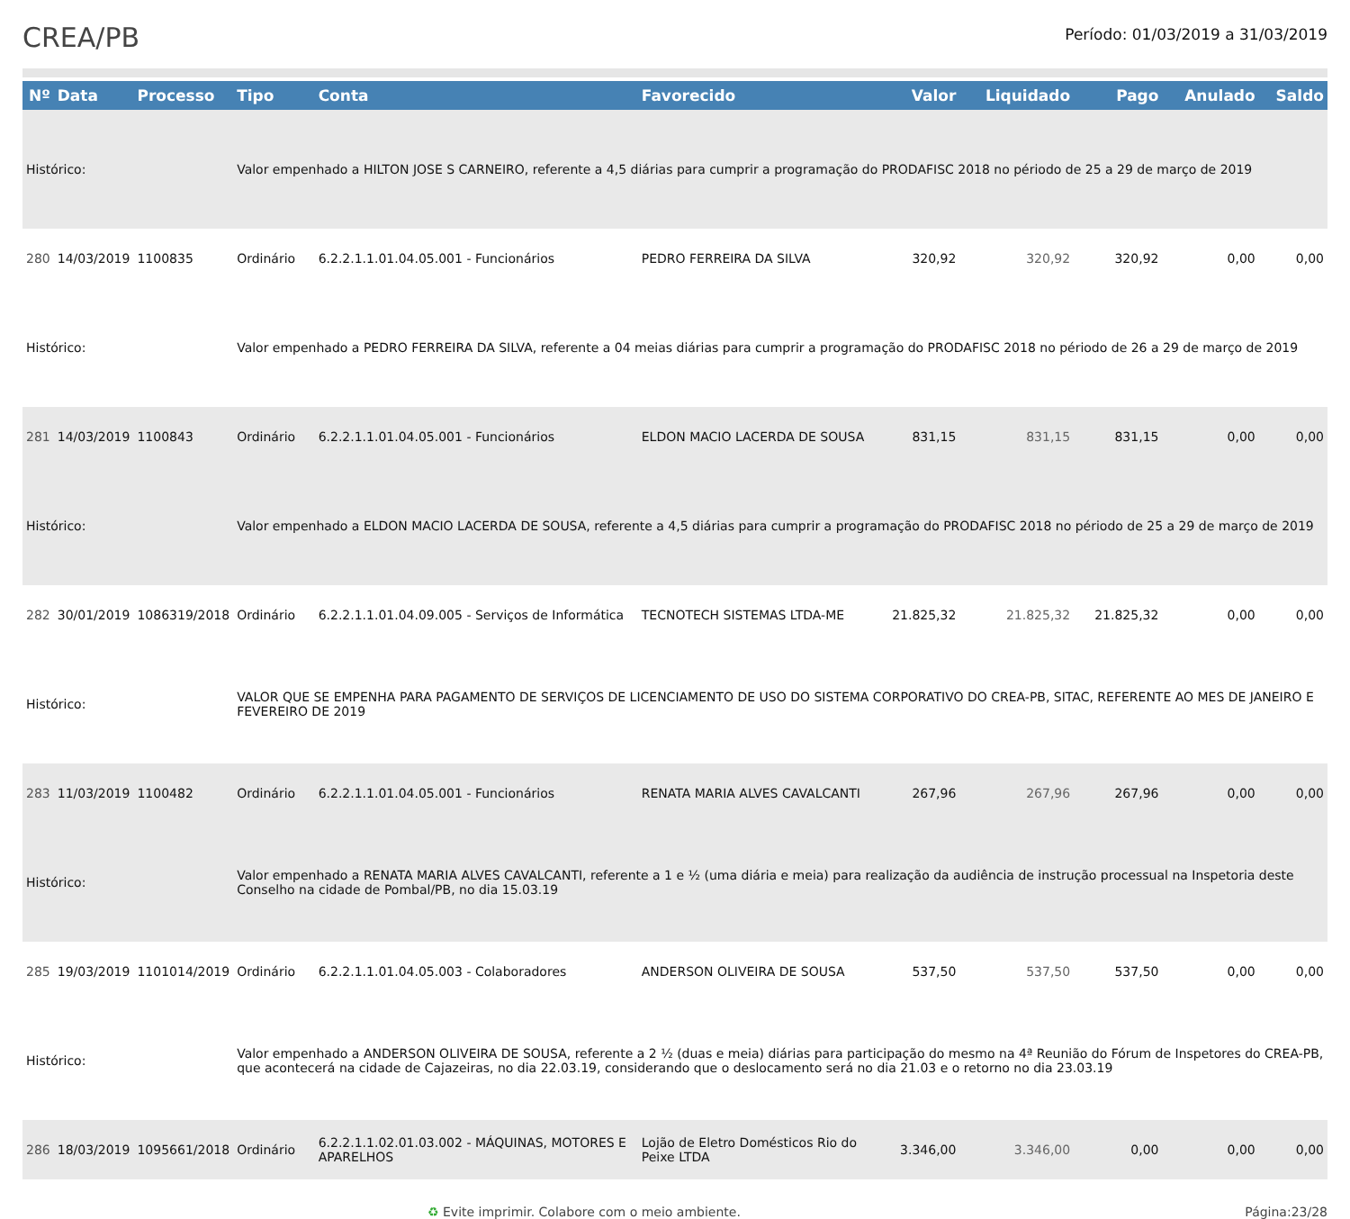CREA/PB
Período: 01/03/2019 a 31/03/2019
| Nº | Data | Processo | Tipo | Conta | Favorecido | Valor | Liquidado | Pago | Anulado | Saldo |
| --- | --- | --- | --- | --- | --- | --- | --- | --- | --- | --- |
| Histórico: | | | Valor empenhado a HILTON JOSE S CARNEIRO, referente a 4,5 diárias para cumprir a programação do PRODAFISC 2018 no périodo de 25 a 29 de março de 2019 | | | | | | | |
| 280 | 14/03/2019 | 1100835 | Ordinário | 6.2.2.1.1.01.04.05.001 - Funcionários | PEDRO FERREIRA DA SILVA | 320,92 | 320,92 | 320,92 | 0,00 | 0,00 |
| Histórico: | | | Valor empenhado a PEDRO FERREIRA DA SILVA, referente a 04 meias diárias para cumprir a programação do PRODAFISC 2018 no périodo de 26 a 29 de março de 2019 | | | | | | | |
| 281 | 14/03/2019 | 1100843 | Ordinário | 6.2.2.1.1.01.04.05.001 - Funcionários | ELDON MACIO LACERDA DE SOUSA | 831,15 | 831,15 | 831,15 | 0,00 | 0,00 |
| Histórico: | | | Valor empenhado a ELDON MACIO LACERDA DE SOUSA, referente a 4,5 diárias para cumprir a programação do PRODAFISC 2018 no périodo de 25 a 29 de março de 2019 | | | | | | | |
| 282 | 30/01/2019 | 1086319/2018 | Ordinário | 6.2.2.1.1.01.04.09.005 - Serviços de Informática | TECNOTECH SISTEMAS LTDA-ME | 21.825,32 | 21.825,32 | 21.825,32 | 0,00 | 0,00 |
| Histórico: | | | VALOR QUE SE EMPENHA PARA PAGAMENTO DE SERVIÇOS DE LICENCIAMENTO DE USO DO SISTEMA CORPORATIVO DO CREA-PB, SITAC, REFERENTE AO MES DE JANEIRO E FEVEREIRO DE 2019 | | | | | | | |
| 283 | 11/03/2019 | 1100482 | Ordinário | 6.2.2.1.1.01.04.05.001 - Funcionários | RENATA MARIA ALVES CAVALCANTI | 267,96 | 267,96 | 267,96 | 0,00 | 0,00 |
| Histórico: | | | Valor empenhado a RENATA MARIA ALVES CAVALCANTI, referente a 1 e ½ (uma diária e meia) para realização da audiência de instrução processual na Inspetoria deste Conselho na cidade de Pombal/PB, no dia 15.03.19 | | | | | | | |
| 285 | 19/03/2019 | 1101014/2019 | Ordinário | 6.2.2.1.1.01.04.05.003 - Colaboradores | ANDERSON OLIVEIRA DE SOUSA | 537,50 | 537,50 | 537,50 | 0,00 | 0,00 |
| Histórico: | | | Valor empenhado a ANDERSON OLIVEIRA DE SOUSA, referente a 2 ½ (duas e meia) diárias para participação do mesmo na 4ª Reunião do Fórum de Inspetores do CREA-PB, que acontecerá na cidade de Cajazeiras, no dia 22.03.19, considerando que o deslocamento será no dia 21.03 e o retorno no dia 23.03.19 | | | | | | | |
| 286 | 18/03/2019 | 1095661/2018 | Ordinário | 6.2.2.1.1.02.01.03.002 - MÁQUINAS, MOTORES E APARELHOS | Lojão de Eletro Domésticos Rio do Peixe LTDA | 3.346,00 | 3.346,00 | 0,00 | 0,00 | 0,00 |
♻ Evite imprimir. Colabore com o meio ambiente. Página:23/28